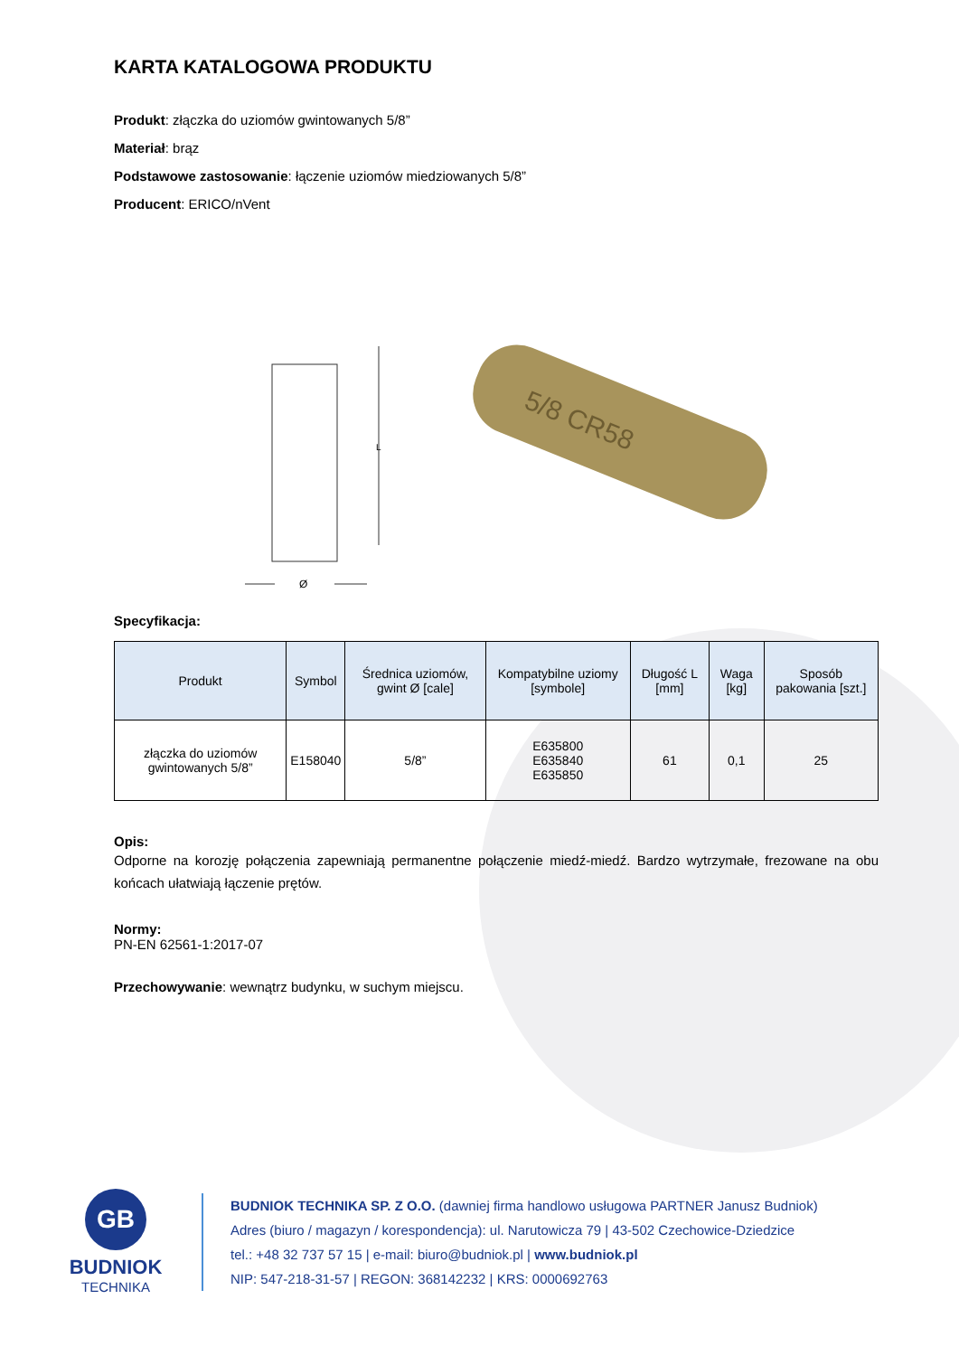KARTA KATALOGOWA PRODUKTU
Produkt: złączka do uziomów gwintowanych 5/8”
Materiał: brąz
Podstawowe zastosowanie: łączenie uziomów miedziowanych 5/8”
Producent: ERICO/nVent
L
Ø
5/8 CR58
Specyfikacja:
| Produkt | Symbol | Średnica uziomów, gwint Ø [cale] | Kompatybilne uziomy [symbole] | Długość L [mm] | Waga [kg] | Sposób pakowania [szt.] |
| --- | --- | --- | --- | --- | --- | --- |
| złączka do uziomów gwintowanych 5/8” | E158040 | 5/8” | E635800 E635840 E635850 | 61 | 0,1 | 25 |
Opis:
Odporne na korozję połączenia zapewniają permanentne połączenie miedź-miedź. Bardzo wytrzymałe, frezowane na obu końcach ułatwiają łączenie prętów.
Normy:
PN-EN 62561-1:2017-07
Przechowywanie: wewnątrz budynku, w suchym miejscu.
GB
BUDNIOK
TECHNIKA
BUDNIOK TECHNIKA SP. Z O.O. (dawniej firma handlowo usługowa PARTNER Janusz Budniok)
Adres (biuro / magazyn / korespondencja): ul. Narutowicza 79 | 43-502 Czechowice-Dziedzice
tel.: +48 32 737 57 15 | e-mail: biuro@budniok.pl | www.budniok.pl
NIP: 547-218-31-57 | REGON: 368142232 | KRS: 0000692763